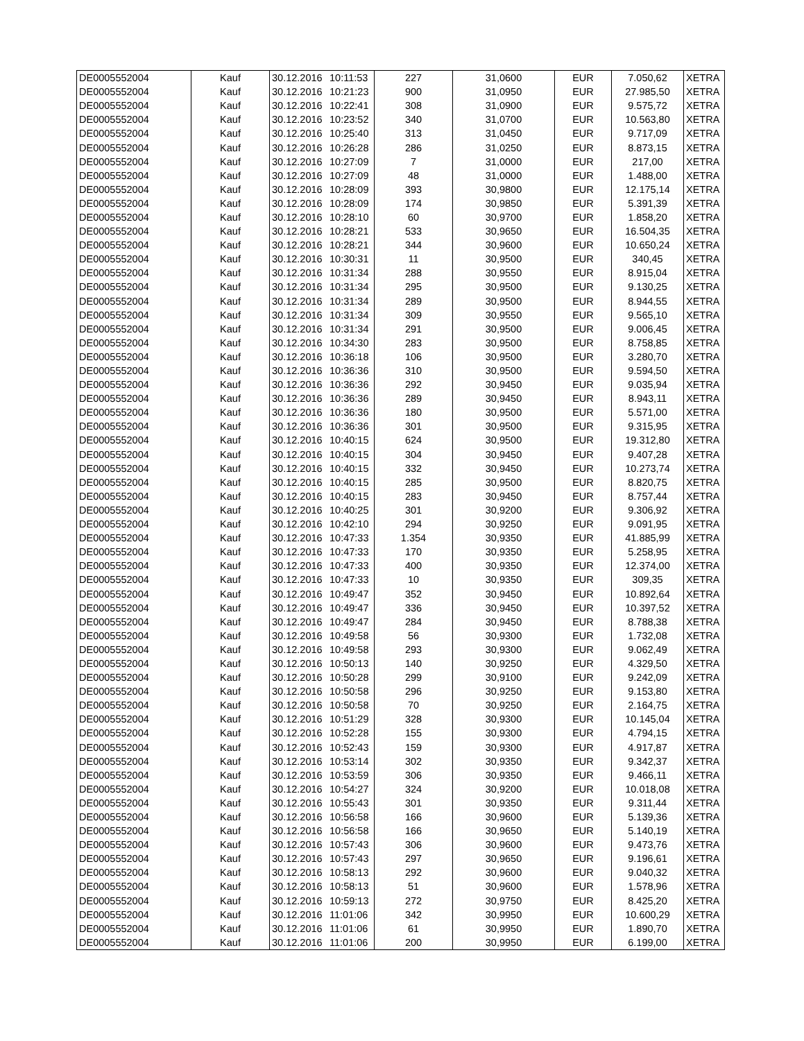| DE0005552004 | Kauf | 30.12.2016 | 10:11:53 | 227 | 31,0600 | EUR | 7.050,62 | XETRA |
| DE0005552004 | Kauf | 30.12.2016 | 10:21:23 | 900 | 31,0950 | EUR | 27.985,50 | XETRA |
| DE0005552004 | Kauf | 30.12.2016 | 10:22:41 | 308 | 31,0900 | EUR | 9.575,72 | XETRA |
| DE0005552004 | Kauf | 30.12.2016 | 10:23:52 | 340 | 31,0700 | EUR | 10.563,80 | XETRA |
| DE0005552004 | Kauf | 30.12.2016 | 10:25:40 | 313 | 31,0450 | EUR | 9.717,09 | XETRA |
| DE0005552004 | Kauf | 30.12.2016 | 10:26:28 | 286 | 31,0250 | EUR | 8.873,15 | XETRA |
| DE0005552004 | Kauf | 30.12.2016 | 10:27:09 | 7 | 31,0000 | EUR | 217,00 | XETRA |
| DE0005552004 | Kauf | 30.12.2016 | 10:27:09 | 48 | 31,0000 | EUR | 1.488,00 | XETRA |
| DE0005552004 | Kauf | 30.12.2016 | 10:28:09 | 393 | 30,9800 | EUR | 12.175,14 | XETRA |
| DE0005552004 | Kauf | 30.12.2016 | 10:28:09 | 174 | 30,9850 | EUR | 5.391,39 | XETRA |
| DE0005552004 | Kauf | 30.12.2016 | 10:28:10 | 60 | 30,9700 | EUR | 1.858,20 | XETRA |
| DE0005552004 | Kauf | 30.12.2016 | 10:28:21 | 533 | 30,9650 | EUR | 16.504,35 | XETRA |
| DE0005552004 | Kauf | 30.12.2016 | 10:28:21 | 344 | 30,9600 | EUR | 10.650,24 | XETRA |
| DE0005552004 | Kauf | 30.12.2016 | 10:30:31 | 11 | 30,9500 | EUR | 340,45 | XETRA |
| DE0005552004 | Kauf | 30.12.2016 | 10:31:34 | 288 | 30,9550 | EUR | 8.915,04 | XETRA |
| DE0005552004 | Kauf | 30.12.2016 | 10:31:34 | 295 | 30,9500 | EUR | 9.130,25 | XETRA |
| DE0005552004 | Kauf | 30.12.2016 | 10:31:34 | 289 | 30,9500 | EUR | 8.944,55 | XETRA |
| DE0005552004 | Kauf | 30.12.2016 | 10:31:34 | 309 | 30,9550 | EUR | 9.565,10 | XETRA |
| DE0005552004 | Kauf | 30.12.2016 | 10:31:34 | 291 | 30,9500 | EUR | 9.006,45 | XETRA |
| DE0005552004 | Kauf | 30.12.2016 | 10:34:30 | 283 | 30,9500 | EUR | 8.758,85 | XETRA |
| DE0005552004 | Kauf | 30.12.2016 | 10:36:18 | 106 | 30,9500 | EUR | 3.280,70 | XETRA |
| DE0005552004 | Kauf | 30.12.2016 | 10:36:36 | 310 | 30,9500 | EUR | 9.594,50 | XETRA |
| DE0005552004 | Kauf | 30.12.2016 | 10:36:36 | 292 | 30,9450 | EUR | 9.035,94 | XETRA |
| DE0005552004 | Kauf | 30.12.2016 | 10:36:36 | 289 | 30,9450 | EUR | 8.943,11 | XETRA |
| DE0005552004 | Kauf | 30.12.2016 | 10:36:36 | 180 | 30,9500 | EUR | 5.571,00 | XETRA |
| DE0005552004 | Kauf | 30.12.2016 | 10:36:36 | 301 | 30,9500 | EUR | 9.315,95 | XETRA |
| DE0005552004 | Kauf | 30.12.2016 | 10:40:15 | 624 | 30,9500 | EUR | 19.312,80 | XETRA |
| DE0005552004 | Kauf | 30.12.2016 | 10:40:15 | 304 | 30,9450 | EUR | 9.407,28 | XETRA |
| DE0005552004 | Kauf | 30.12.2016 | 10:40:15 | 332 | 30,9450 | EUR | 10.273,74 | XETRA |
| DE0005552004 | Kauf | 30.12.2016 | 10:40:15 | 285 | 30,9500 | EUR | 8.820,75 | XETRA |
| DE0005552004 | Kauf | 30.12.2016 | 10:40:15 | 283 | 30,9450 | EUR | 8.757,44 | XETRA |
| DE0005552004 | Kauf | 30.12.2016 | 10:40:25 | 301 | 30,9200 | EUR | 9.306,92 | XETRA |
| DE0005552004 | Kauf | 30.12.2016 | 10:42:10 | 294 | 30,9250 | EUR | 9.091,95 | XETRA |
| DE0005552004 | Kauf | 30.12.2016 | 10:47:33 | 1.354 | 30,9350 | EUR | 41.885,99 | XETRA |
| DE0005552004 | Kauf | 30.12.2016 | 10:47:33 | 170 | 30,9350 | EUR | 5.258,95 | XETRA |
| DE0005552004 | Kauf | 30.12.2016 | 10:47:33 | 400 | 30,9350 | EUR | 12.374,00 | XETRA |
| DE0005552004 | Kauf | 30.12.2016 | 10:47:33 | 10 | 30,9350 | EUR | 309,35 | XETRA |
| DE0005552004 | Kauf | 30.12.2016 | 10:49:47 | 352 | 30,9450 | EUR | 10.892,64 | XETRA |
| DE0005552004 | Kauf | 30.12.2016 | 10:49:47 | 336 | 30,9450 | EUR | 10.397,52 | XETRA |
| DE0005552004 | Kauf | 30.12.2016 | 10:49:47 | 284 | 30,9450 | EUR | 8.788,38 | XETRA |
| DE0005552004 | Kauf | 30.12.2016 | 10:49:58 | 56 | 30,9300 | EUR | 1.732,08 | XETRA |
| DE0005552004 | Kauf | 30.12.2016 | 10:49:58 | 293 | 30,9300 | EUR | 9.062,49 | XETRA |
| DE0005552004 | Kauf | 30.12.2016 | 10:50:13 | 140 | 30,9250 | EUR | 4.329,50 | XETRA |
| DE0005552004 | Kauf | 30.12.2016 | 10:50:28 | 299 | 30,9100 | EUR | 9.242,09 | XETRA |
| DE0005552004 | Kauf | 30.12.2016 | 10:50:58 | 296 | 30,9250 | EUR | 9.153,80 | XETRA |
| DE0005552004 | Kauf | 30.12.2016 | 10:50:58 | 70 | 30,9250 | EUR | 2.164,75 | XETRA |
| DE0005552004 | Kauf | 30.12.2016 | 10:51:29 | 328 | 30,9300 | EUR | 10.145,04 | XETRA |
| DE0005552004 | Kauf | 30.12.2016 | 10:52:28 | 155 | 30,9300 | EUR | 4.794,15 | XETRA |
| DE0005552004 | Kauf | 30.12.2016 | 10:52:43 | 159 | 30,9300 | EUR | 4.917,87 | XETRA |
| DE0005552004 | Kauf | 30.12.2016 | 10:53:14 | 302 | 30,9350 | EUR | 9.342,37 | XETRA |
| DE0005552004 | Kauf | 30.12.2016 | 10:53:59 | 306 | 30,9350 | EUR | 9.466,11 | XETRA |
| DE0005552004 | Kauf | 30.12.2016 | 10:54:27 | 324 | 30,9200 | EUR | 10.018,08 | XETRA |
| DE0005552004 | Kauf | 30.12.2016 | 10:55:43 | 301 | 30,9350 | EUR | 9.311,44 | XETRA |
| DE0005552004 | Kauf | 30.12.2016 | 10:56:58 | 166 | 30,9600 | EUR | 5.139,36 | XETRA |
| DE0005552004 | Kauf | 30.12.2016 | 10:56:58 | 166 | 30,9650 | EUR | 5.140,19 | XETRA |
| DE0005552004 | Kauf | 30.12.2016 | 10:57:43 | 306 | 30,9600 | EUR | 9.473,76 | XETRA |
| DE0005552004 | Kauf | 30.12.2016 | 10:57:43 | 297 | 30,9650 | EUR | 9.196,61 | XETRA |
| DE0005552004 | Kauf | 30.12.2016 | 10:58:13 | 292 | 30,9600 | EUR | 9.040,32 | XETRA |
| DE0005552004 | Kauf | 30.12.2016 | 10:58:13 | 51 | 30,9600 | EUR | 1.578,96 | XETRA |
| DE0005552004 | Kauf | 30.12.2016 | 10:59:13 | 272 | 30,9750 | EUR | 8.425,20 | XETRA |
| DE0005552004 | Kauf | 30.12.2016 | 11:01:06 | 342 | 30,9950 | EUR | 10.600,29 | XETRA |
| DE0005552004 | Kauf | 30.12.2016 | 11:01:06 | 61 | 30,9950 | EUR | 1.890,70 | XETRA |
| DE0005552004 | Kauf | 30.12.2016 | 11:01:06 | 200 | 30,9950 | EUR | 6.199,00 | XETRA |